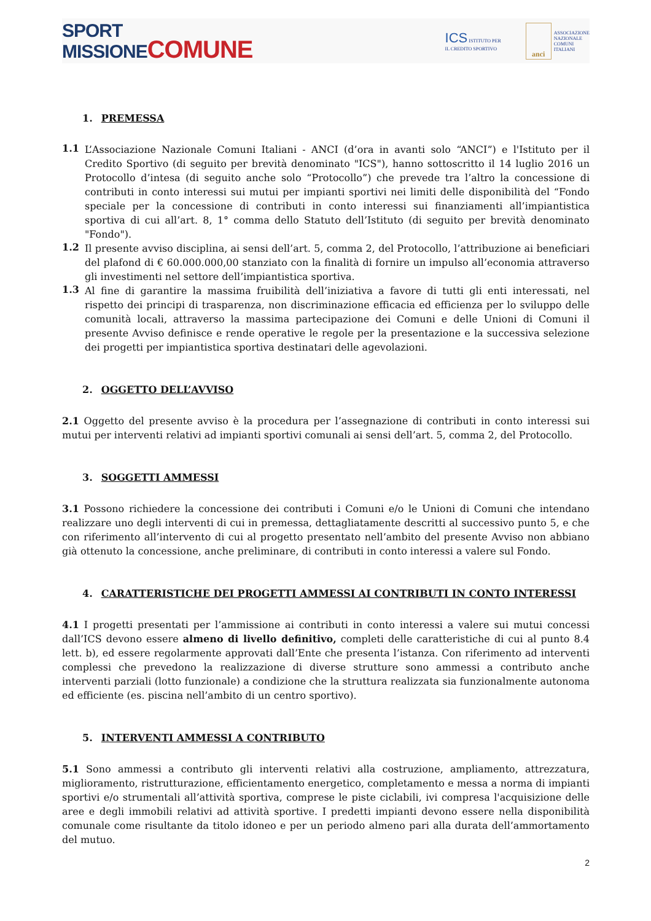SPORT
MISSIONE COMUNE
ICS ISTITUTO PER
IL CREDITO SPORTIVO
anci
ASSOCIAZIONE
NAZIONALE
COMUNI
ITALIANI
1. PREMESSA
1.1
L’Associazione Nazionale Comuni Italiani - ANCI (d’ora in avanti solo “ANCI”) e l'Istituto per il Credito Sportivo (di seguito per brevità denominato "ICS"), hanno sottoscritto il 14 luglio 2016 un Protocollo d’intesa (di seguito anche solo “Protocollo”) che prevede tra l’altro la concessione di contributi in conto interessi sui mutui per impianti sportivi nei limiti delle disponibilità del “Fondo speciale per la concessione di contributi in conto interessi sui finanziamenti all’impiantistica sportiva di cui all’art. 8, 1° comma dello Statuto dell’Istituto (di seguito per brevità denominato "Fondo").
1.2
Il presente avviso disciplina, ai sensi dell’art. 5, comma 2, del Protocollo, l’attribuzione ai beneficiari del plafond di € 60.000.000,00 stanziato con la finalità di fornire un impulso all’economia attraverso gli investimenti nel settore dell’impiantistica sportiva.
1.3
Al fine di garantire la massima fruibilità dell’iniziativa a favore di tutti gli enti interessati, nel rispetto dei principi di trasparenza, non discriminazione efficacia ed efficienza per lo sviluppo delle comunità locali, attraverso la massima partecipazione dei Comuni e delle Unioni di Comuni il presente Avviso definisce e rende operative le regole per la presentazione e la successiva selezione dei progetti per impiantistica sportiva destinatari delle agevolazioni.
2. OGGETTO DELL’AVVISO
2.1 Oggetto del presente avviso è la procedura per l’assegnazione di contributi in conto interessi sui mutui per interventi relativi ad impianti sportivi comunali ai sensi dell’art. 5, comma 2, del Protocollo.
3. SOGGETTI AMMESSI
3.1 Possono richiedere la concessione dei contributi i Comuni e/o le Unioni di Comuni che intendano realizzare uno degli interventi di cui in premessa, dettagliatamente descritti al successivo punto 5, e che con riferimento all’intervento di cui al progetto presentato nell’ambito del presente Avviso non abbiano già ottenuto la concessione, anche preliminare, di contributi in conto interessi a valere sul Fondo.
4. CARATTERISTICHE DEI PROGETTI AMMESSI AI CONTRIBUTI IN CONTO INTERESSI
4.1 I progetti presentati per l’ammissione ai contributi in conto interessi a valere sui mutui concessi dall’ICS devono essere almeno di livello definitivo, completi delle caratteristiche di cui al punto 8.4 lett. b), ed essere regolarmente approvati dall’Ente che presenta l’istanza. Con riferimento ad interventi complessi che prevedono la realizzazione di diverse strutture sono ammessi a contributo anche interventi parziali (lotto funzionale) a condizione che la struttura realizzata sia funzionalmente autonoma ed efficiente (es. piscina nell’ambito di un centro sportivo).
5. INTERVENTI AMMESSI A CONTRIBUTO
5.1 Sono ammessi a contributo gli interventi relativi alla costruzione, ampliamento, attrezzatura, miglioramento, ristrutturazione, efficientamento energetico, completamento e messa a norma di impianti sportivi e/o strumentali all’attività sportiva, comprese le piste ciclabili, ivi compresa l'acquisizione delle aree e degli immobili relativi ad attività sportive. I predetti impianti devono essere nella disponibilità comunale come risultante da titolo idoneo e per un periodo almeno pari alla durata dell’ammortamento del mutuo.
2